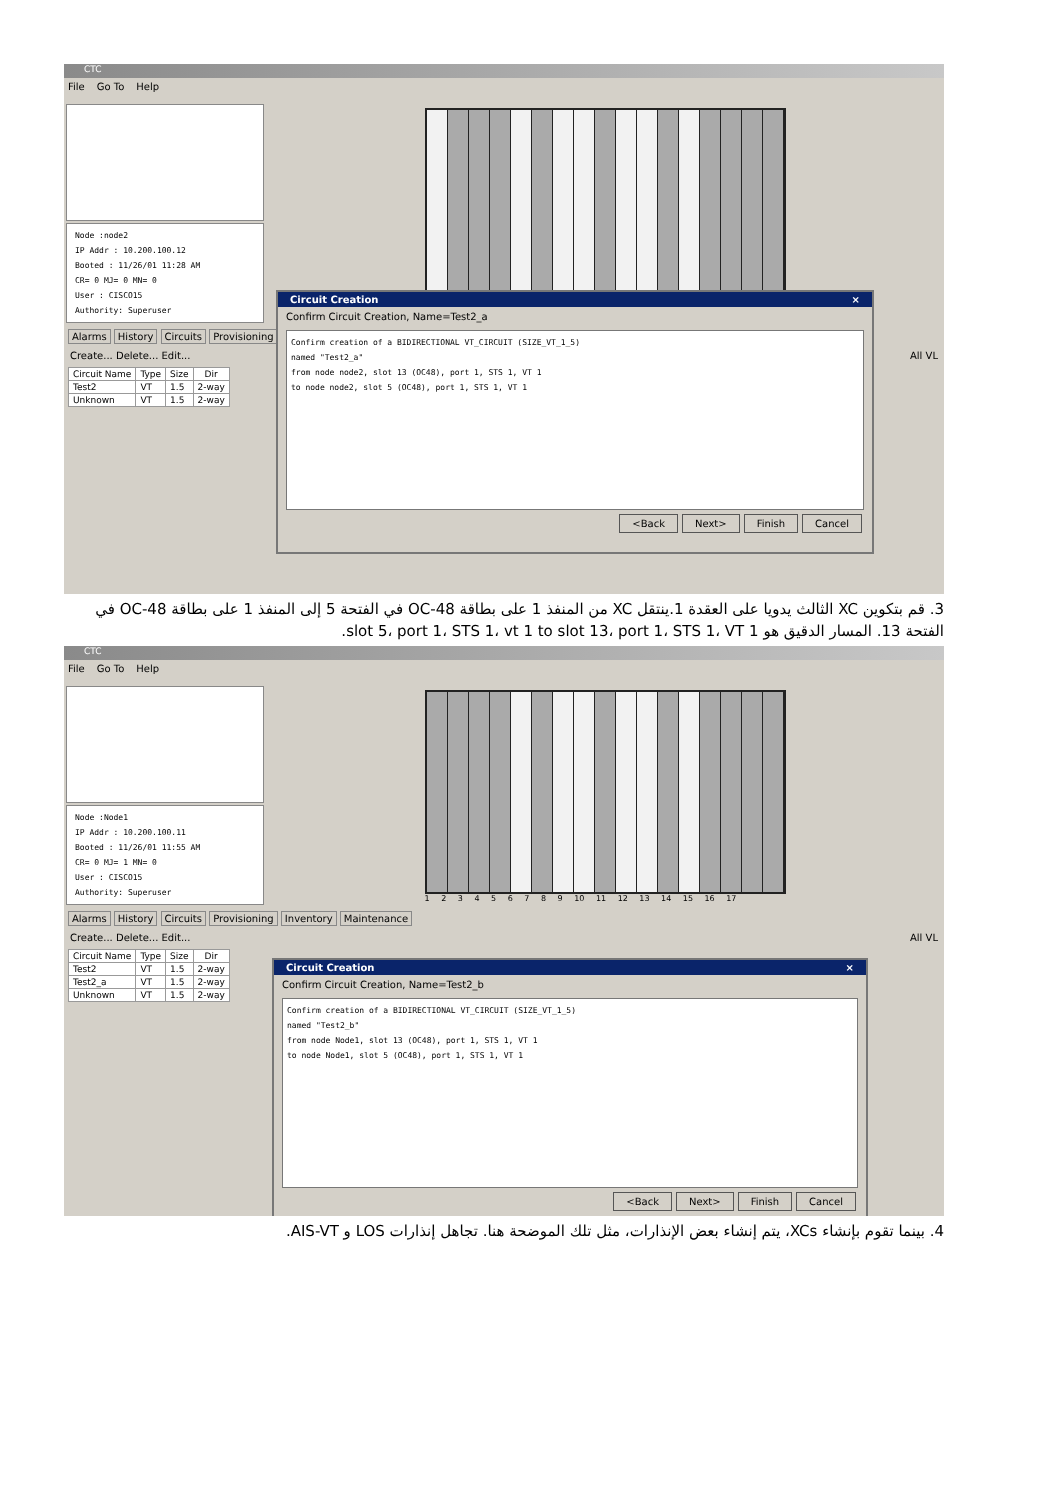CTC
File Go To Help
Node :node2
IP Addr : 10.200.100.12
Booted : 11/26/01 11:28 AM
CR= 0 MJ= 0 MN= 0
User : CISCO15
Authority: Superuser
Alarms History Circuits Provisioning
Create... Delete... Edit... All VL
| Circuit Name | Type | Size | Dir |
| --- | --- | --- | --- |
| Test2 | VT | 1.5 | 2-way |
| Unknown | VT | 1.5 | 2-way |
Circuit Creation ×
Confirm Circuit Creation, Name=Test2_a
Confirm creation of a BIDIRECTIONAL VT_CIRCUIT (SIZE_VT_1_5)
named "Test2_a"
from node node2, slot 13 (OC48), port 1, STS 1, VT 1
to node node2, slot 5 (OC48), port 1, STS 1, VT 1
<Back Next> Finish Cancel
3. قم بتكوين XC الثالث يدويا على العقدة 1.ينتقل XC من المنفذ 1 على بطاقة OC-48 في الفتحة 5 إلى المنفذ 1 على بطاقة OC-48 في الفتحة 13. المسار الدقيق هو slot 5، port 1، STS 1، vt 1 to slot 13، port 1، STS 1، VT 1.
CTC
File Go To Help
Node :Node1
IP Addr : 10.200.100.11
Booted : 11/26/01 11:55 AM
CR= 0 MJ= 1 MN= 0
User : CISCO15
Authority: Superuser
1 2 3 4 5 6 7 8 9 10 11 12 13 14 15 16 17
Alarms History Circuits Provisioning Inventory Maintenance
Create... Delete... Edit... All VL
| Circuit Name | Type | Size | Dir |
| --- | --- | --- | --- |
| Test2 | VT | 1.5 | 2-way |
| Test2_a | VT | 1.5 | 2-way |
| Unknown | VT | 1.5 | 2-way |
Circuit Creation ×
Confirm Circuit Creation, Name=Test2_b
Confirm creation of a BIDIRECTIONAL VT_CIRCUIT (SIZE_VT_1_5)
named "Test2_b"
from node Node1, slot 13 (OC48), port 1, STS 1, VT 1
to node Node1, slot 5 (OC48), port 1, STS 1, VT 1
<Back Next> Finish Cancel
4. بينما تقوم بإنشاء XCs، يتم إنشاء بعض الإنذارات، مثل تلك الموضحة هنا. تجاهل إنذارات LOS و AIS-VT.